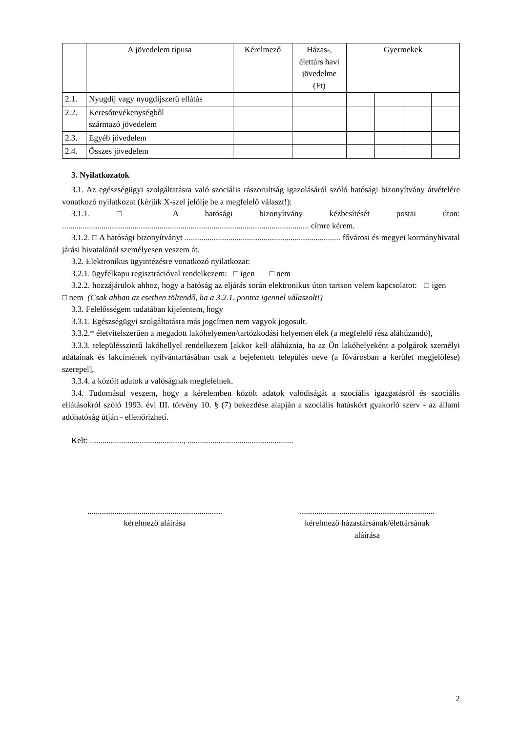| | A jövedelem típusa | Kérelmező | Házas-, élettárs havi jövedelme (Ft) | Gyermekek | | | |
| --- | --- | --- | --- | --- | --- | --- | --- |
| 2.1. | Nyugdíj vagy nyugdíjszerű ellátás | | | | | | |
| 2.2. | Keresőtevékenységből származó jövedelem | | | | | | |
| 2.3. | Egyéb jövedelem | | | | | | |
| 2.4. | Összes jövedelem | | | | | | |
3. Nyilatkozatok
3.1. Az egészségügyi szolgáltatásra való szociális rászorultság igazolásáról szóló hatósági bizonyítvány átvételére vonatkozó nyilatkozat (kérjük X-szel jelölje be a megfelelő választ!):
3.1.1. □ A hatósági bizonyítvány kézbesítését postai úton: ....................................................................................................................... címre kérem.
3.1.2. □ A hatósági bizonyítványt ........................................................................... fővárosi és megyei kormányhivatal járási hivatalánál személyesen veszem át.
3.2. Elektronikus ügyintézésre vonatkozó nyilatkozat:
3.2.1. ügyfélkapu regisztrációval rendelkezem: □ igen □ nem
3.2.2. hozzájárulok ahhoz, hogy a hatóság az eljárás során elektronikus úton tartson velem kapcsolatot: □ igen □ nem (Csak abban az esetben töltendő, ha a 3.2.1. pontra igennel válaszolt!)
3.3. Felelősségem tudatában kijelentem, hogy
3.3.1. Egészségügyi szolgáltatásra más jogcímen nem vagyok jogosult.
3.3.2.* életvitelszerűen a megadott lakóhelyemen/tartózkodási helyemen élek (a megfelelő rész aláhúzandó),
3.3.3. településszintű lakóhellyel rendelkezem [akkor kell aláhúznia, ha az Ön lakóhelyeként a polgárok személyi adatainak és lakcímének nyilvántartásában csak a bejelentett település neve (a fővárosban a kerület megjelölése) szerepel],
3.3.4. a közölt adatok a valóságnak megfelelnek.
3.4. Tudomásul veszem, hogy a kérelemben közölt adatok valódiságát a szociális igazgatásról és szociális ellátásokról szóló 1993. évi III. törvény 10. § (7) bekezdése alapján a szociális hatáskört gyakorló szerv - az állami adóhatóság útján - ellenőrizheti.
Kelt: ............................................., ...................................................
.................................................................
kérelmező aláírása
.................................................................
kérelmező házastársának/élettársának
aláírása
2